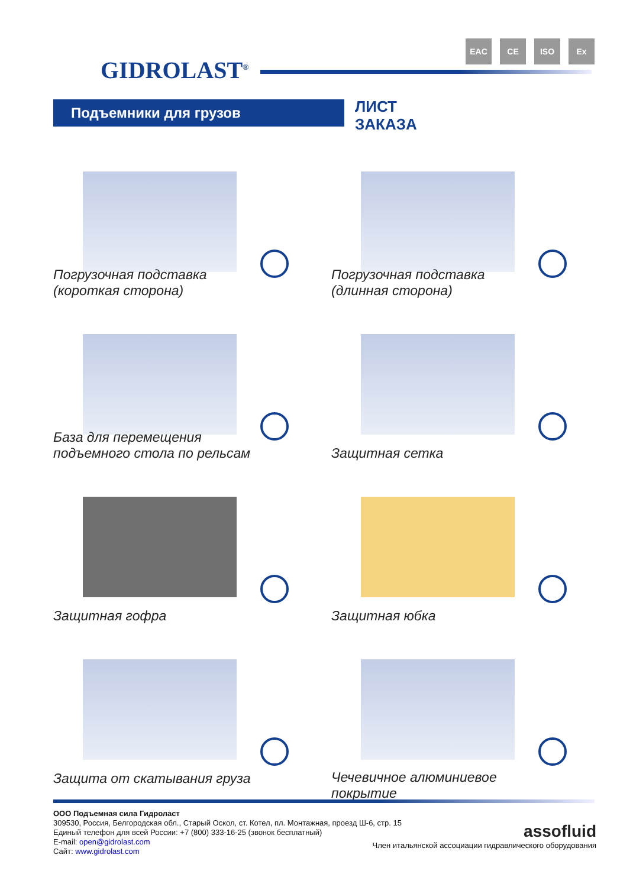GIDROLAST<sup>®</sup>
EAC CE ISO Ex
Подъемники для грузов
ЛИСТ
ЗАКАЗА
Погрузочная подставка
(короткая сторона)
Погрузочная подставка
(длинная сторона)
База для перемещения
подъемного стола по рельсам
Защитная сетка
Защитная гофра
Защитная юбка
Защита от скатывания груза
Чечевичное алюминиевое
покрытие
ООО Подъемная сила Гидроласт
309530, Россия, Белгородская обл., Старый Оскол, ст. Котел, пл. Монтажная, проезд Ш-6, стр. 15
Единый телефон для всей России: +7 (800) 333-16-25 (звонок бесплатный)
E-mail: open@gidrolast.com
Сайт: www.gidrolast.com
assofluid
Член итальянской ассоциации гидравлического оборудования